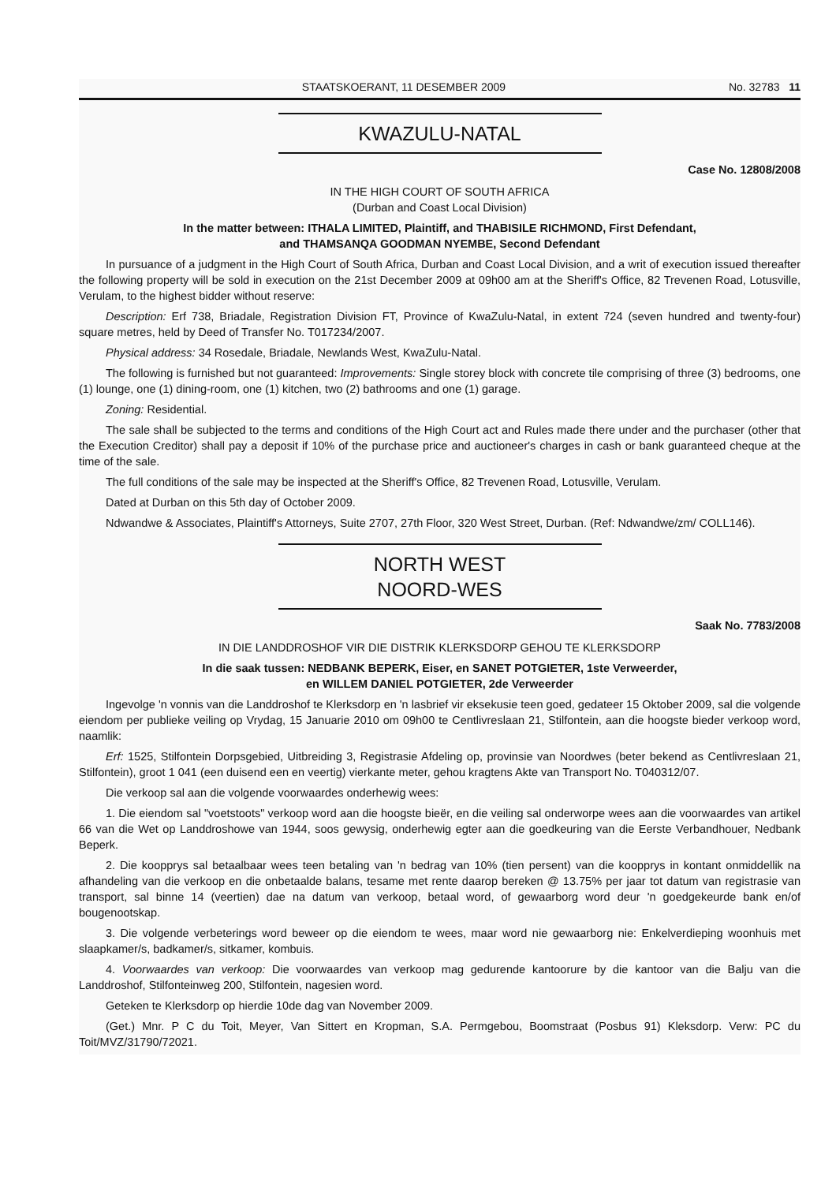STAATSKOERANT, 11 DESEMBER 2009 No. 32783 11
KWAZULU-NATAL
Case No. 12808/2008
IN THE HIGH COURT OF SOUTH AFRICA
(Durban and Coast Local Division)
In the matter between: ITHALA LIMITED, Plaintiff, and THABISILE RICHMOND, First Defendant,
and THAMSANQA GOODMAN NYEMBE, Second Defendant
In pursuance of a judgment in the High Court of South Africa, Durban and Coast Local Division, and a writ of execution issued thereafter the following property will be sold in execution on the 21st December 2009 at 09h00 am at the Sheriff's Office, 82 Trevenen Road, Lotusville, Verulam, to the highest bidder without reserve:
Description: Erf 738, Briadale, Registration Division FT, Province of KwaZulu-Natal, in extent 724 (seven hundred and twenty-four) square metres, held by Deed of Transfer No. T017234/2007.
Physical address: 34 Rosedale, Briadale, Newlands West, KwaZulu-Natal.
The following is furnished but not guaranteed: Improvements: Single storey block with concrete tile comprising of three (3) bedrooms, one (1) lounge, one (1) dining-room, one (1) kitchen, two (2) bathrooms and one (1) garage.
Zoning: Residential.
The sale shall be subjected to the terms and conditions of the High Court act and Rules made there under and the purchaser (other that the Execution Creditor) shall pay a deposit if 10% of the purchase price and auctioneer's charges in cash or bank guaranteed cheque at the time of the sale.
The full conditions of the sale may be inspected at the Sheriff's Office, 82 Trevenen Road, Lotusville, Verulam.
Dated at Durban on this 5th day of October 2009.
Ndwandwe & Associates, Plaintiff's Attorneys, Suite 2707, 27th Floor, 320 West Street, Durban. (Ref: Ndwandwe/zm/ COLL146).
NORTH WEST
NOORD-WES
Saak No. 7783/2008
IN DIE LANDDROSHOF VIR DIE DISTRIK KLERKSDORP GEHOU TE KLERKSDORP
In die saak tussen: NEDBANK BEPERK, Eiser, en SANET POTGIETER, 1ste Verweerder,
en WILLEM DANIEL POTGIETER, 2de Verweerder
Ingevolge 'n vonnis van die Landdroshof te Klerksdorp en 'n lasbrief vir eksekusie teen goed, gedateer 15 Oktober 2009, sal die volgende eiendom per publieke veiling op Vrydag, 15 Januarie 2010 om 09h00 te Centlivreslaan 21, Stilfontein, aan die hoogste bieder verkoop word, naamlik:
Erf: 1525, Stilfontein Dorpsgebied, Uitbreiding 3, Registrasie Afdeling op, provinsie van Noordwes (beter bekend as Centlivreslaan 21, Stilfontein), groot 1 041 (een duisend een en veertig) vierkante meter, gehou kragtens Akte van Transport No. T040312/07.
Die verkoop sal aan die volgende voorwaardes onderhewig wees:
1. Die eiendom sal "voetstoots" verkoop word aan die hoogste bieër, en die veiling sal onderworpe wees aan die voorwaardes van artikel 66 van die Wet op Landdroshowe van 1944, soos gewysig, onderhewig egter aan die goedkeuring van die Eerste Verbandhouer, Nedbank Beperk.
2. Die koopprys sal betaalbaar wees teen betaling van 'n bedrag van 10% (tien persent) van die koopprys in kontant onmiddellik na afhandeling van die verkoop en die onbetaalde balans, tesame met rente daarop bereken @ 13.75% per jaar tot datum van registrasie van transport, sal binne 14 (veertien) dae na datum van verkoop, betaal word, of gewaarborg word deur 'n goedgekeurde bank en/of bougenootskap.
3. Die volgende verbeterings word beweer op die eiendom te wees, maar word nie gewaarborg nie: Enkelverdieping woonhuis met slaapkamer/s, badkamer/s, sitkamer, kombuis.
4. Voorwaardes van verkoop: Die voorwaardes van verkoop mag gedurende kantoorure by die kantoor van die Balju van die Landdroshof, Stilfonteinweg 200, Stilfontein, nagesien word.
Geteken te Klerksdorp op hierdie 10de dag van November 2009.
(Get.) Mnr. P C du Toit, Meyer, Van Sittert en Kropman, S.A. Permgebou, Boomstraat (Posbus 91) Kleksdorp. Verw: PC du Toit/MVZ/31790/72021.